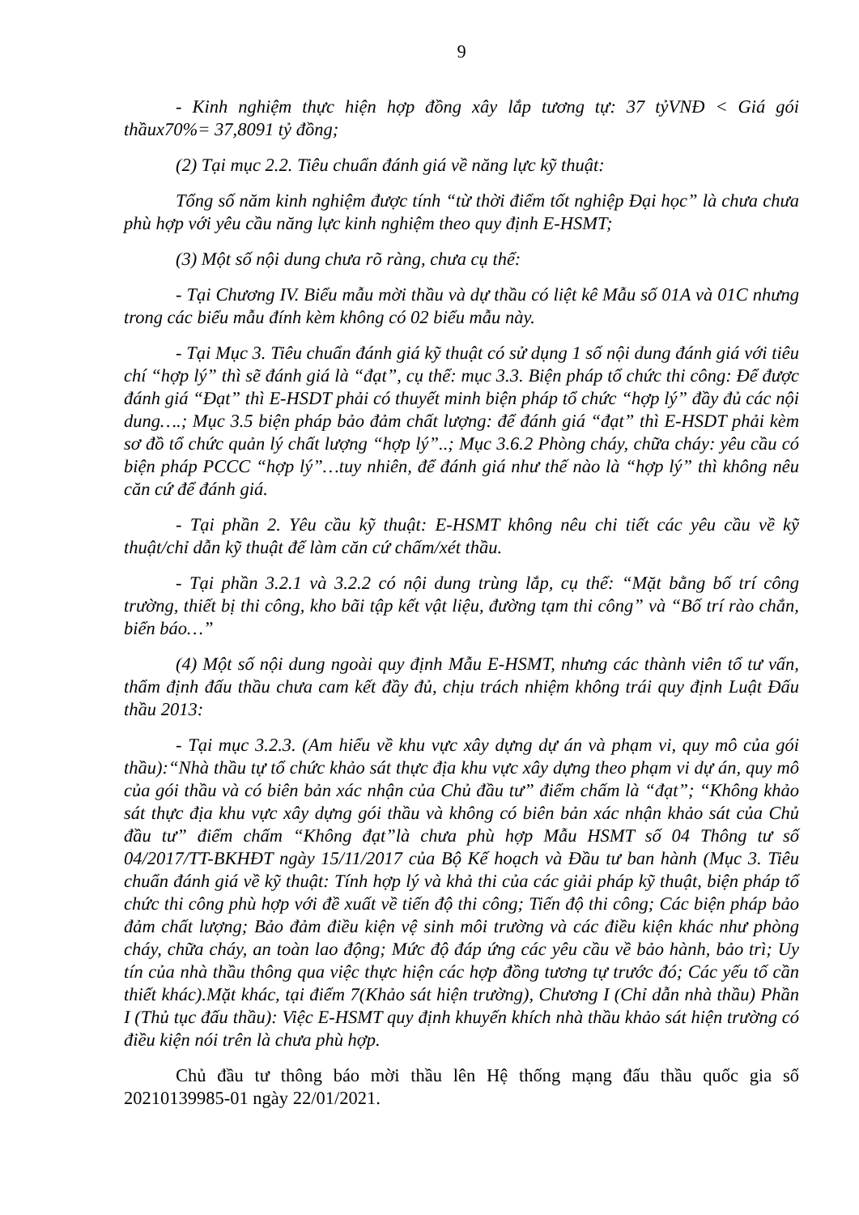9
- Kinh nghiệm thực hiện hợp đồng xây lắp tương tự: 37 tỷVNĐ < Giá gói thầux70%= 37,8091 tỷ đồng;
(2) Tại mục 2.2. Tiêu chuẩn đánh giá về năng lực kỹ thuật:
Tổng số năm kinh nghiệm được tính “từ thời điểm tốt nghiệp Đại học” là chưa chưa phù hợp với yêu cầu năng lực kinh nghiệm theo quy định E-HSMT;
(3) Một số nội dung chưa rõ ràng, chưa cụ thể:
- Tại Chương IV. Biểu mẫu mời thầu và dự thầu có liệt kê Mẫu số 01A và 01C nhưng trong các biểu mẫu đính kèm không có 02 biểu mẫu này.
- Tại Mục 3. Tiêu chuẩn đánh giá kỹ thuật có sử dụng 1 số nội dung đánh giá với tiêu chí “hợp lý” thì sẽ đánh giá là “đạt”, cụ thể: mục 3.3. Biện pháp tổ chức thi công: Để được đánh giá “Đạt” thì E-HSDT phải có thuyết minh biện pháp tổ chức “hợp lý” đầy đủ các nội dung….; Mục 3.5 biện pháp bảo đảm chất lượng: để đánh giá “đạt” thì E-HSDT phải kèm sơ đồ tổ chức quản lý chất lượng “hợp lý”..; Mục 3.6.2 Phòng cháy, chữa cháy: yêu cầu có biện pháp PCCC “hợp lý”…tuy nhiên, để đánh giá như thế nào là “hợp lý” thì không nêu căn cứ để đánh giá.
- Tại phần 2. Yêu cầu kỹ thuật: E-HSMT không nêu chi tiết các yêu cầu về kỹ thuật/chỉ dẫn kỹ thuật để làm căn cứ chấm/xét thầu.
- Tại phần 3.2.1 và 3.2.2 có nội dung trùng lắp, cụ thể: “Mặt bằng bố trí công trường, thiết bị thi công, kho bãi tập kết vật liệu, đường tạm thi công” và “Bố trí rào chắn, biển báo…”
(4) Một số nội dung ngoài quy định Mẫu E-HSMT, nhưng các thành viên tổ tư vấn, thẩm định đấu thầu chưa cam kết đầy đủ, chịu trách nhiệm không trái quy định Luật Đấu thầu 2013:
- Tại mục 3.2.3. (Am hiểu về khu vực xây dựng dự án và phạm vi, quy mô của gói thầu):“Nhà thầu tự tổ chức khảo sát thực địa khu vực xây dựng theo phạm vi dự án, quy mô của gói thầu và có biên bản xác nhận của Chủ đầu tư” điểm chấm là “đạt”; “Không khảo sát thực địa khu vực xây dựng gói thầu và không có biên bản xác nhận khảo sát của Chủ đầu tư” điểm chấm “Không đạt”là chưa phù hợp Mẫu HSMT số 04 Thông tư số 04/2017/TT-BKHĐT ngày 15/11/2017 của Bộ Kế hoạch và Đầu tư ban hành (Mục 3. Tiêu chuẩn đánh giá về kỹ thuật: Tính hợp lý và khả thi của các giải pháp kỹ thuật, biện pháp tổ chức thi công phù hợp với đề xuất về tiến độ thi công; Tiến độ thi công; Các biện pháp bảo đảm chất lượng; Bảo đảm điều kiện vệ sinh môi trường và các điều kiện khác như phòng cháy, chữa cháy, an toàn lao động; Mức độ đáp ứng các yêu cầu về bảo hành, bảo trì; Uy tín của nhà thầu thông qua việc thực hiện các hợp đồng tương tự trước đó; Các yếu tố cần thiết khác).Mặt khác, tại điểm 7(Khảo sát hiện trường), Chương I (Chỉ dẫn nhà thầu) Phần I (Thủ tục đấu thầu): Việc E-HSMT quy định khuyến khích nhà thầu khảo sát hiện trường có điều kiện nói trên là chưa phù hợp.
Chủ đầu tư thông báo mời thầu lên Hệ thống mạng đấu thầu quốc gia số 20210139985-01 ngày 22/01/2021.